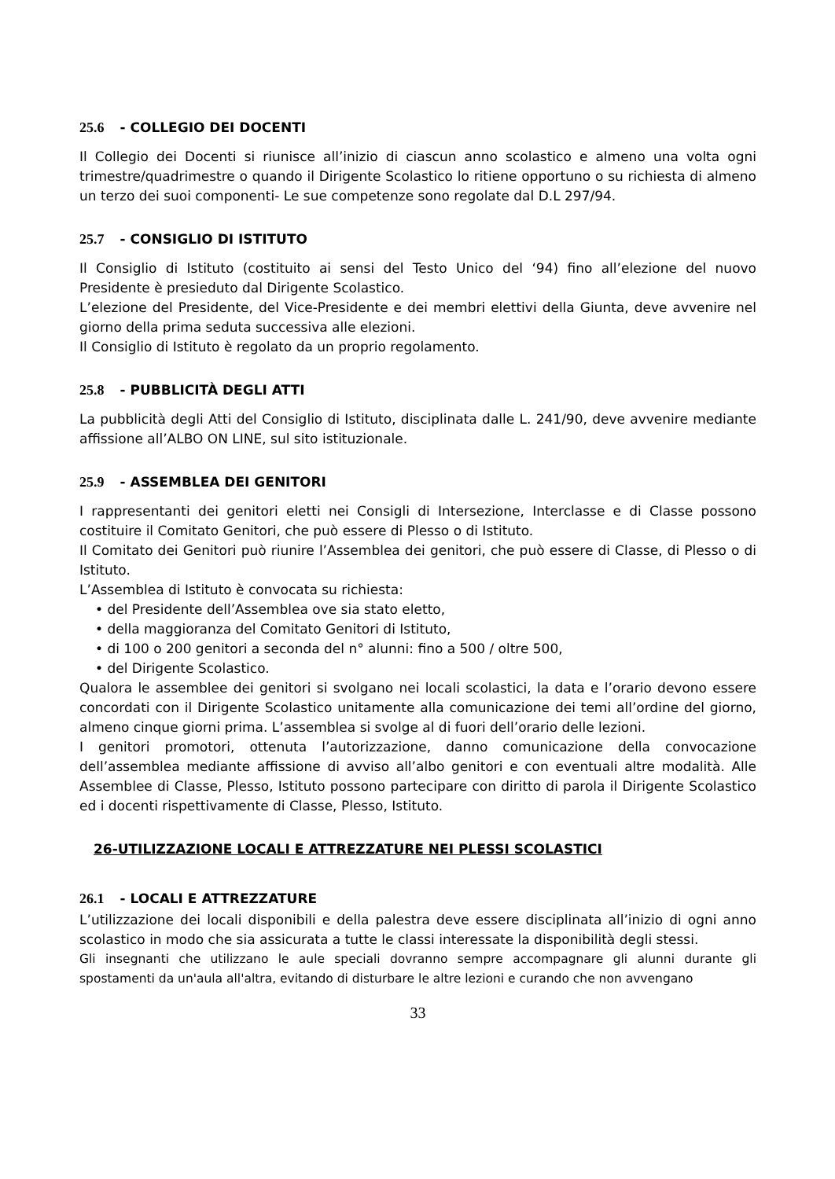25.6 - COLLEGIO DEI DOCENTI
Il Collegio dei Docenti si riunisce all’inizio di ciascun anno scolastico e almeno una volta ogni trimestre/quadrimestre o quando il Dirigente Scolastico lo ritiene opportuno o su richiesta di almeno un terzo dei suoi componenti- Le sue competenze sono regolate dal D.L 297/94.
25.7 - CONSIGLIO DI ISTITUTO
Il Consiglio di Istituto (costituito ai sensi del Testo Unico del ‘94) fino all’elezione del nuovo Presidente è presieduto dal Dirigente Scolastico.
L’elezione del Presidente, del Vice-Presidente e dei membri elettivi della Giunta, deve avvenire nel giorno della prima seduta successiva alle elezioni.
Il Consiglio di Istituto è regolato da un proprio regolamento.
25.8 - PUBBLICITÀ DEGLI ATTI
La pubblicità degli Atti del Consiglio di Istituto, disciplinata dalle L. 241/90, deve avvenire mediante affissione all’ALBO ON LINE, sul sito istituzionale.
25.9 - ASSEMBLEA DEI GENITORI
I rappresentanti dei genitori eletti nei Consigli di Intersezione, Interclasse e di Classe possono costituire il Comitato Genitori, che può essere di Plesso o di Istituto.
Il Comitato dei Genitori può riunire l’Assemblea dei genitori, che può essere di Classe, di Plesso o di Istituto.
L’Assemblea di Istituto è convocata su richiesta:
• del Presidente dell’Assemblea ove sia stato eletto,
• della maggioranza del Comitato Genitori di Istituto,
• di 100 o 200 genitori a seconda del n° alunni: fino a 500 / oltre 500,
• del Dirigente Scolastico.
Qualora le assemblee dei genitori si svolgano nei locali scolastici, la data e l’orario devono essere concordati con il Dirigente Scolastico unitamente alla comunicazione dei temi all’ordine del giorno, almeno cinque giorni prima. L’assemblea si svolge al di fuori dell’orario delle lezioni.
I genitori promotori, ottenuta l’autorizzazione, danno comunicazione della convocazione dell’assemblea mediante affissione di avviso all’albo genitori e con eventuali altre modalità. Alle Assemblee di Classe, Plesso, Istituto possono partecipare con diritto di parola il Dirigente Scolastico ed i docenti rispettivamente di Classe, Plesso, Istituto.
26-UTILIZZAZIONE LOCALI E ATTREZZATURE NEI PLESSI SCOLASTICI
26.1 - LOCALI E ATTREZZATURE
L’utilizzazione dei locali disponibili e della palestra deve essere disciplinata all’inizio di ogni anno scolastico in modo che sia assicurata a tutte le classi interessate la disponibilità degli stessi.
Gli insegnanti che utilizzano le aule speciali dovranno sempre accompagnare gli alunni durante gli spostamenti da un'aula all'altra, evitando di disturbare le altre lezioni e curando che non avvengano
33